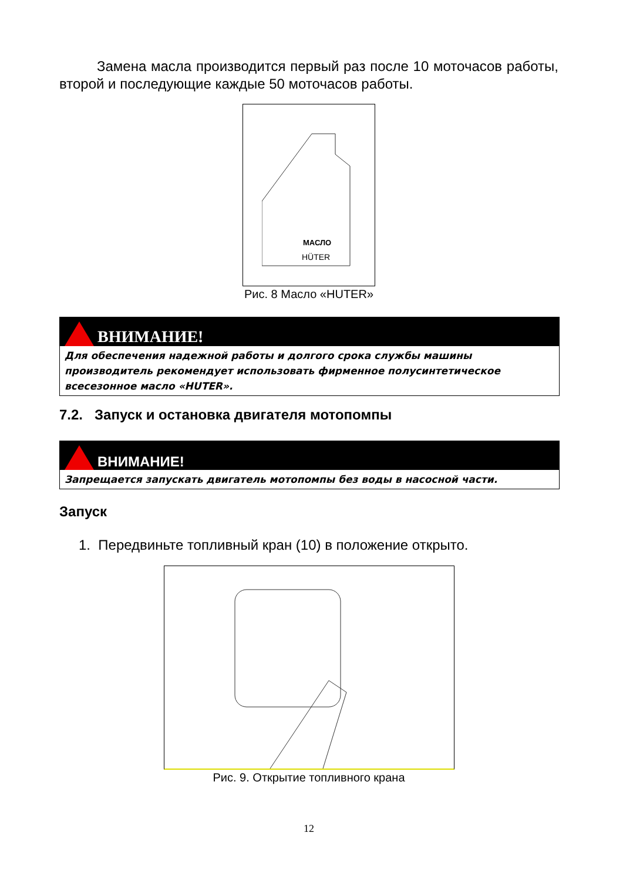Замена масла производится первый раз после 10 моточасов работы, второй и последующие каждые 50 моточасов работы.
МАСЛО
HÜTER
Рис. 8 Масло «HUTER»
ВНИМАНИЕ!
Для обеспечения надежной работы и долгого срока службы машины производитель рекомендует использовать фирменное полусинтетическое всесезонное масло «HUTER».
7.2. Запуск и остановка двигателя мотопомпы
ВНИМАНИЕ!
Запрещается запускать двигатель мотопомпы без воды в насосной части.
Запуск
1. Передвиньте топливный кран (10) в положение открыто.
Рис. 9. Открытие топливного крана
12